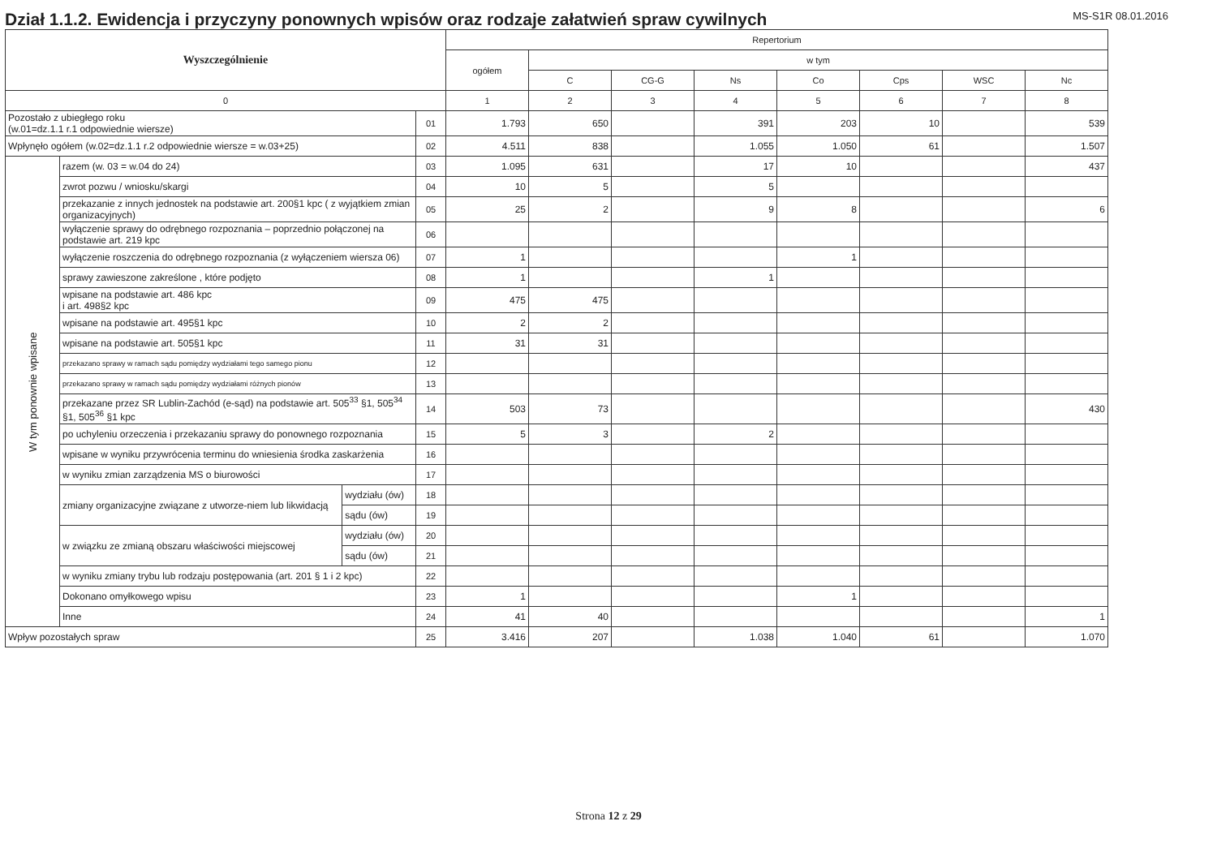Dział 1.1.2. Ewidencja i przyczyny ponownych wpisów oraz rodzaje załatwień spraw cywilnych
MS-S1R 08.01.2016
| Wyszczególnienie | | | | Repertorium | | | | | | | |
| --- | --- | --- | --- | --- | --- | --- | --- | --- | --- | --- | --- |
| | | | | ogółem | w tym | | | | | | |
| | | | | | C | CG-G | Ns | Co | Cps | WSC | Nc |
| 0 | | | | 1 | 2 | 3 | 4 | 5 | 6 | 7 | 8 |
| Pozostało z ubiegłego roku (w.01=dz.1.1 r.1 odpowiednie wiersze) | | | 01 | 1.793 | 650 | | 391 | 203 | 10 | | 539 |
| Wpłynęło ogółem (w.02=dz.1.1 r.2 odpowiednie wiersze = w.03+25) | | | 02 | 4.511 | 838 | | 1.055 | 1.050 | 61 | | 1.507 |
| W tym ponownie wpisane | razem (w. 03 = w.04 do 24) | | 03 | 1.095 | 631 | | 17 | 10 | | | 437 |
| | zwrot pozwu / wniosku/skargi | | 04 | 10 | 5 | | 5 | | | | |
| | przekazanie z innych jednostek na podstawie art. 200§1 kpc ( z wyjątkiem zmian organizacyjnych) | | 05 | 25 | 2 | | 9 | 8 | | | 6 |
| | wyłączenie sprawy do odrębnego rozpoznania – poprzednio połączonej na podstawie art. 219 kpc | | 06 | | | | | | | | |
| | wyłączenie roszczenia do odrębnego rozpoznania (z wyłączeniem wiersza 06) | | 07 | 1 | | | | 1 | | | |
| | sprawy zawieszone zakreślone , które podjęto | | 08 | 1 | | | 1 | | | | |
| | wpisane na podstawie art. 486 kpc i art. 498§2 kpc | | 09 | 475 | 475 | | | | | | |
| | wpisane na podstawie art. 495§1 kpc | | 10 | 2 | 2 | | | | | | |
| | wpisane na podstawie art. 505§1 kpc | | 11 | 31 | 31 | | | | | | |
| | przekazano sprawy w ramach sądu pomiędzy wydziałami tego samego pionu | | 12 | | | | | | | | |
| | przekazano sprawy w ramach sądu pomiędzy wydziałami różnych pionów | | 13 | | | | | | | | |
| | przekazane przez SR Lublin-Zachód (e-sąd) na podstawie art. 505<sup>33</sup> §1, 505<sup>34</sup> §1, 505<sup>36</sup> §1 kpc | | 14 | 503 | 73 | | | | | | 430 |
| | po uchyleniu orzeczenia i przekazaniu sprawy do ponownego rozpoznania | | 15 | 5 | 3 | | 2 | | | | |
| | wpisane w wyniku przywrócenia terminu do wniesienia środka zaskarżenia | | 16 | | | | | | | | |
| | w wyniku zmian zarządzenia MS o biurowości | | 17 | | | | | | | | |
| | zmiany organizacyjne związane z utworze-niem lub likwidacją | wydziału (ów) | 18 | | | | | | | | |
| | | sądu (ów) | 19 | | | | | | | | |
| | w związku ze zmianą obszaru właściwości miejscowej | wydziału (ów) | 20 | | | | | | | | |
| | | sądu (ów) | 21 | | | | | | | | |
| | w wyniku zmiany trybu lub rodzaju postępowania (art. 201 § 1 i 2 kpc) | | 22 | | | | | | | | |
| | Dokonano omyłkowego wpisu | | 23 | 1 | | | | 1 | | | |
| | Inne | | 24 | 41 | 40 | | | | | | 1 |
| Wpływ pozostałych spraw | | | 25 | 3.416 | 207 | | 1.038 | 1.040 | 61 | | 1.070 |
Strona 12 z 29